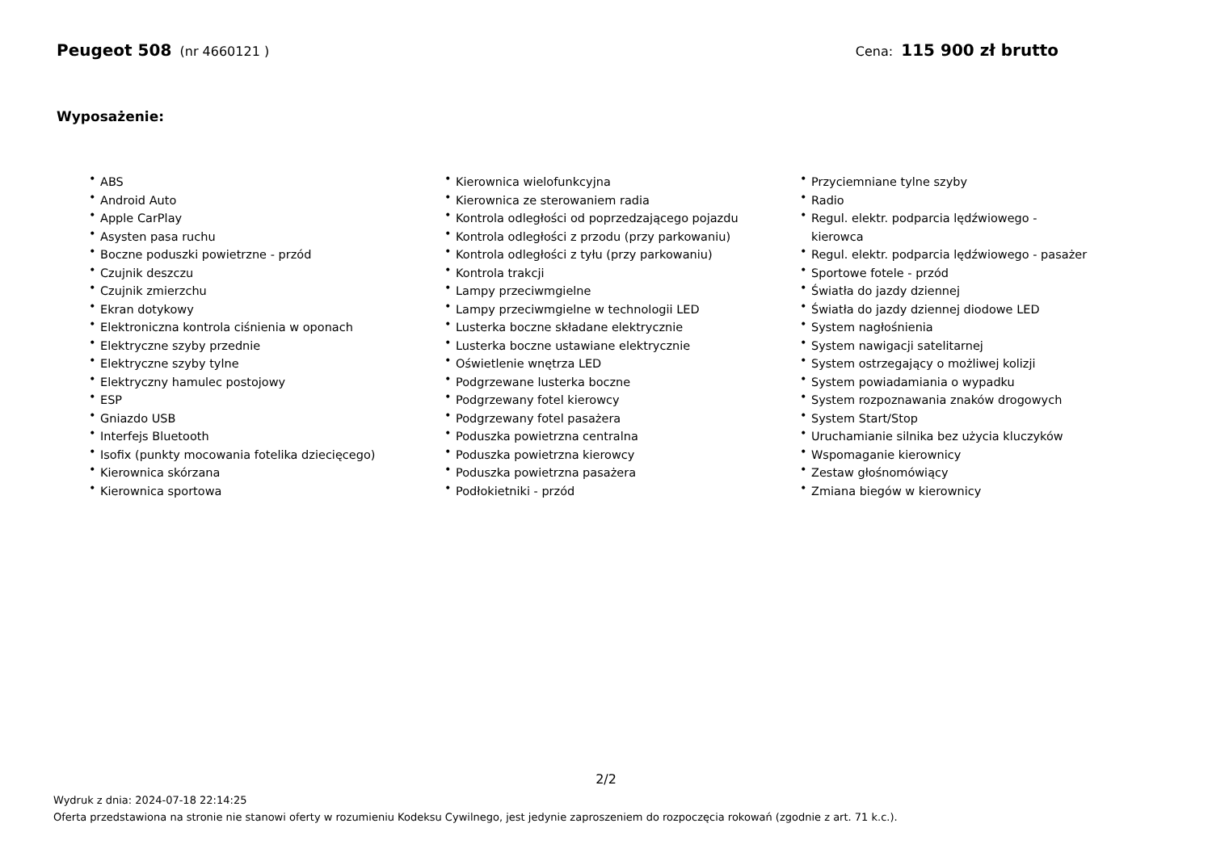Peugeot 508 (nr 4660121 ) Cena: 115 900 zł brutto
Wyposażenie:
• ABS
• Android Auto
• Apple CarPlay
• Asysten pasa ruchu
• Boczne poduszki powietrzne - przód
• Czujnik deszczu
• Czujnik zmierzchu
• Ekran dotykowy
• Elektroniczna kontrola ciśnienia w oponach
• Elektryczne szyby przednie
• Elektryczne szyby tylne
• Elektryczny hamulec postojowy
• ESP
• Gniazdo USB
• Interfejs Bluetooth
• Isofix (punkty mocowania fotelika dziecięcego)
• Kierownica skórzana
• Kierownica sportowa
• Kierownica wielofunkcyjna
• Kierownica ze sterowaniem radia
• Kontrola odległości od poprzedzającego pojazdu
• Kontrola odległości z przodu (przy parkowaniu)
• Kontrola odległości z tyłu (przy parkowaniu)
• Kontrola trakcji
• Lampy przeciwmgielne
• Lampy przeciwmgielne w technologii LED
• Lusterka boczne składane elektrycznie
• Lusterka boczne ustawiane elektrycznie
• Oświetlenie wnętrza LED
• Podgrzewane lusterka boczne
• Podgrzewany fotel kierowcy
• Podgrzewany fotel pasażera
• Poduszka powietrzna centralna
• Poduszka powietrzna kierowcy
• Poduszka powietrzna pasażera
• Podłokietniki - przód
• Przyciemniane tylne szyby
• Radio
• Regul. elektr. podparcia lędźwiowego - kierowca
• Regul. elektr. podparcia lędźwiowego - pasażer
• Sportowe fotele - przód
• Światła do jazdy dziennej
• Światła do jazdy dziennej diodowe LED
• System nagłośnienia
• System nawigacji satelitarnej
• System ostrzegający o możliwej kolizji
• System powiadamiania o wypadku
• System rozpoznawania znaków drogowych
• System Start/Stop
• Uruchamianie silnika bez użycia kluczyków
• Wspomaganie kierownicy
• Zestaw głośnomówiący
• Zmiana biegów w kierownicy
2/2
Wydruk z dnia: 2024-07-18 22:14:25
Oferta przedstawiona na stronie nie stanowi oferty w rozumieniu Kodeksu Cywilnego, jest jedynie zaproszeniem do rozpoczęcia rokowań (zgodnie z art. 71 k.c.).